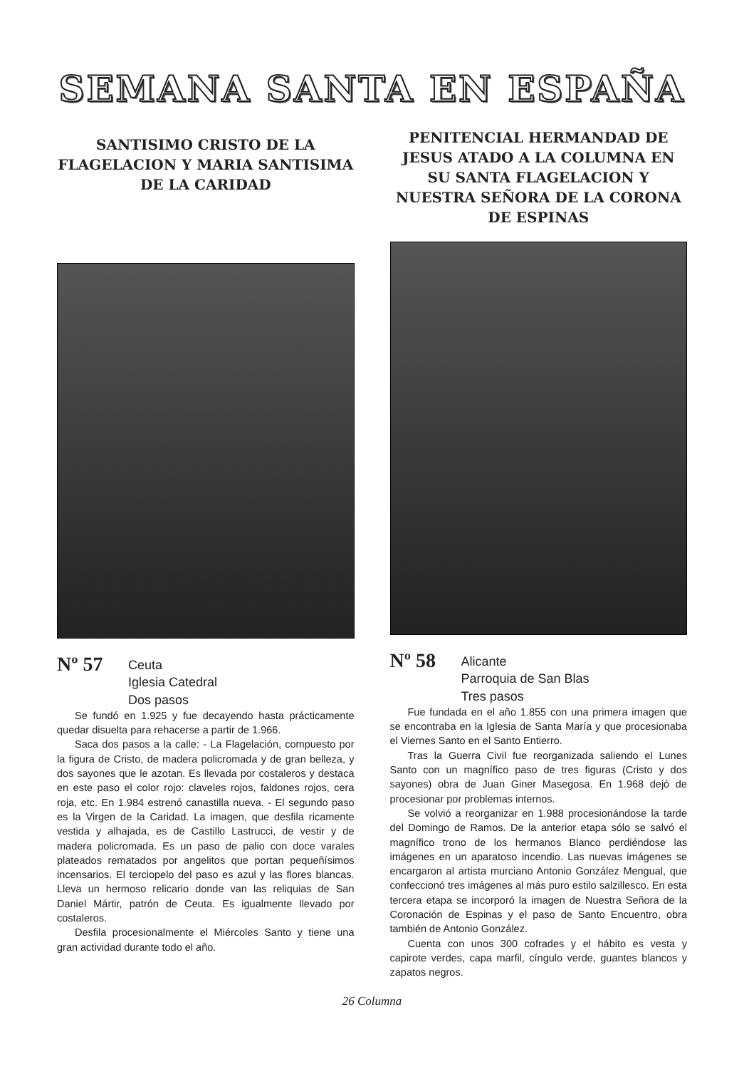SEMANA SANTA EN ESPAÑA
SANTISIMO CRISTO DE LA FLAGELACION Y MARIA SANTISIMA DE LA CARIDAD
Nº 57
Ceuta
Iglesia Catedral
Dos pasos
Se fundó en 1.925 y fue decayendo hasta prácticamente quedar disuelta para rehacerse a partir de 1.966.
Saca dos pasos a la calle: - La Flagelación, compuesto por la figura de Cristo, de madera policromada y de gran belleza, y dos sayones que le azotan. Es llevada por costaleros y destaca en este paso el color rojo: claveles rojos, faldones rojos, cera roja, etc. En 1.984 estrenó canastilla nueva. - El segundo paso es la Virgen de la Caridad. La imagen, que desfila ricamente vestida y alhajada, es de Castillo Lastrucci, de vestir y de madera policromada. Es un paso de palio con doce varales plateados rematados por angelitos que portan pequeñísimos incensarios. El terciopelo del paso es azul y las flores blancas. Lleva un hermoso relicario donde van las reliquias de San Daniel Mártir, patrón de Ceuta. Es igualmente llevado por costaleros.
Desfila procesionalmente el Miércoles Santo y tiene una gran actividad durante todo el año.
PENITENCIAL HERMANDAD DE JESUS ATADO A LA COLUMNA EN SU SANTA FLAGELACION Y NUESTRA SEÑORA DE LA CORONA DE ESPINAS
Nº 58
Alicante
Parroquia de San Blas
Tres pasos
Fue fundada en el año 1.855 con una primera imagen que se encontraba en la Iglesia de Santa María y que procesionaba el Viernes Santo en el Santo Entierro.
Tras la Guerra Civil fue reorganizada saliendo el Lunes Santo con un magnífico paso de tres figuras (Cristo y dos sayones) obra de Juan Giner Masegosa. En 1.968 dejó de procesionar por problemas internos.
Se volvió a reorganizar en 1.988 procesionándose la tarde del Domingo de Ramos. De la anterior etapa sólo se salvó el magnífico trono de los hermanos Blanco perdiéndose las imágenes en un aparatoso incendio. Las nuevas imágenes se encargaron al artista murciano Antonio González Mengual, que confeccionó tres imágenes al más puro estilo salzillesco. En esta tercera etapa se incorporó la imagen de Nuestra Señora de la Coronación de Espinas y el paso de Santo Encuentro, obra también de Antonio González.
Cuenta con unos 300 cofrades y el hábito es vesta y capirote verdes, capa marfil, cíngulo verde, guantes blancos y zapatos negros.
26 Columna